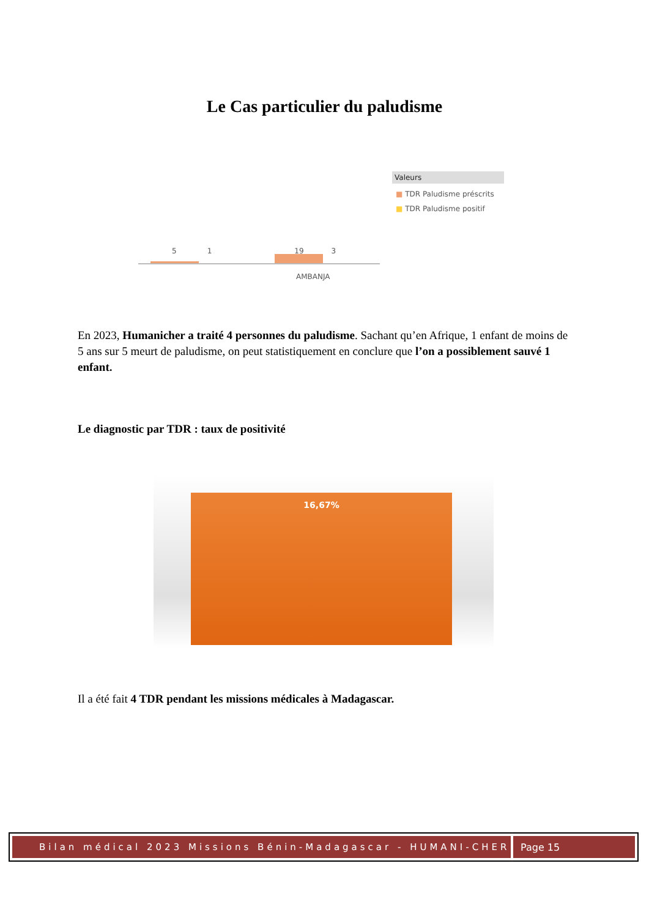Le Cas particulier du paludisme
5 1 19 3
AMBANJA
Valeurs
■ TDR Paludisme préscrits
■ TDR Paludisme positif
En 2023, Humanicher a traité 4 personnes du paludisme. Sachant qu’en Afrique, 1 enfant de moins de 5 ans sur 5 meurt de paludisme, on peut statistiquement en conclure que l’on a possiblement sauvé 1 enfant.
Le diagnostic par TDR : taux de positivité
16,67%
Il a été fait 4 TDR pendant les missions médicales à Madagascar.
Bilan médical 2023 Missions Bénin-Madagascar - HUMANI-CHER
Page 15